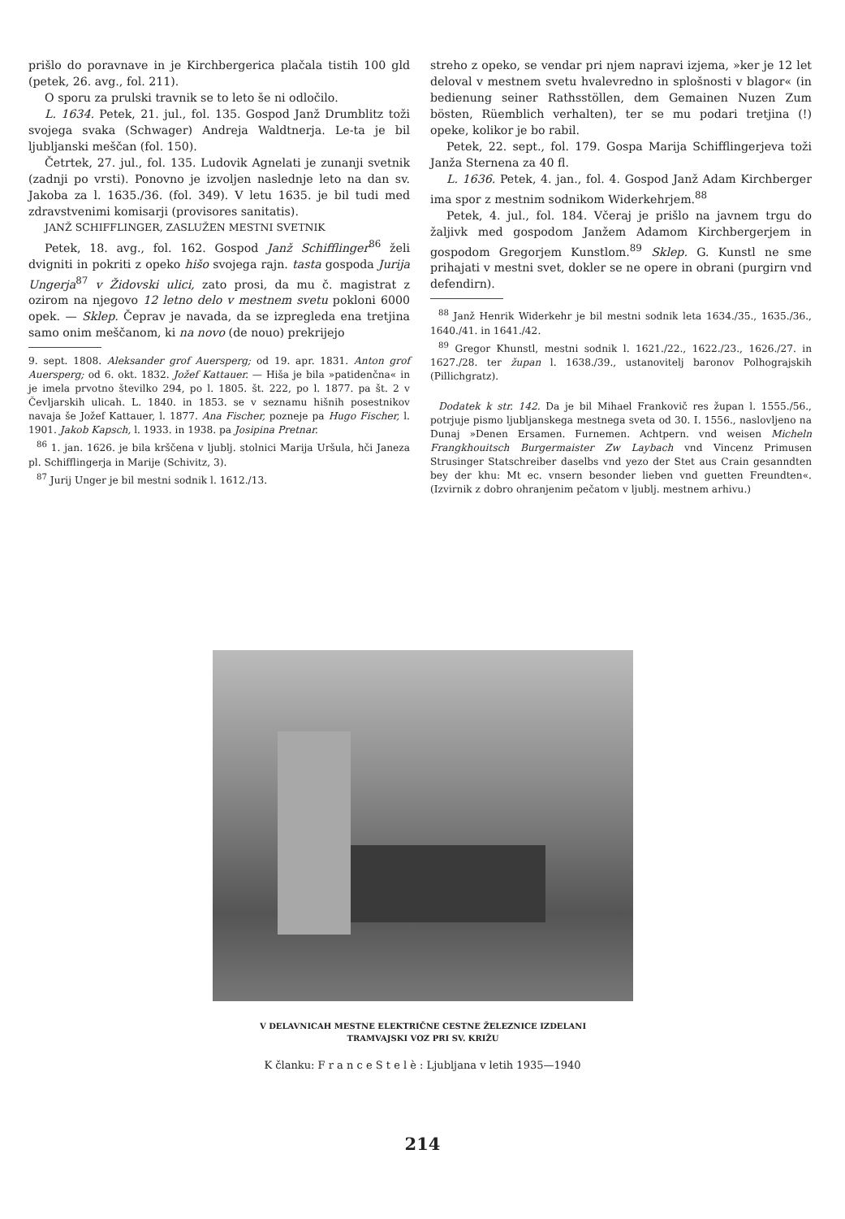prišlo do poravnave in je Kirchbergerica plačala tistih 100 gld (petek, 26. avg., fol. 211).
O sporu za prulski travnik se to leto še ni odločilo.
L. 1634. Petek, 21. jul., fol. 135. Gospod Janž Drumblitz toži svojega svaka (Schwager) Andreja Waldtnerja. Le-ta je bil ljubljanski meščan (fol. 150).
Četrtek, 27. jul., fol. 135. Ludovik Agnelati je zunanji svetnik (zadnji po vrsti). Ponovno je izvoljen naslednje leto na dan sv. Jakoba za l. 1635./36. (fol. 349). V letu 1635. je bil tudi med zdravstvenimi komisarji (provisores sanitatis).
JANŽ SCHIFFLINGER, ZASLUŽEN MESTNI SVETNIK
Petek, 18. avg., fol. 162. Gospod Janž Schifflinger<sup>86</sup> želi dvigniti in pokriti z opeko hišo svojega rajn. tasta gospoda Jurija Ungerja<sup>87</sup> v Židovski ulici, zato prosi, da mu č. magistrat z ozirom na njegovo 12 letno delo v mestnem svetu pokloni 6000 opek. — Sklep. Čeprav je navada, da se izpregleda ena tretjina samo onim meščanom, ki na novo (de nouo) prekrijejo
9. sept. 1808. Aleksander grof Auersperg; od 19. apr. 1831. Anton grof Auersperg; od 6. okt. 1832. Jožef Kattauer. — Hiša je bila »patidenčna« in je imela prvotno številko 294, po l. 1805. št. 222, po l. 1877. pa št. 2 v Čevljarskih ulicah. L. 1840. in 1853. se v seznamu hišnih posestnikov navaja še Jožef Kattauer, l. 1877. Ana Fischer, pozneje pa Hugo Fischer, l. 1901. Jakob Kapsch, l. 1933. in 1938. pa Josipina Pretnar.
<sup>86</sup> 1. jan. 1626. je bila krščena v ljublj. stolnici Marija Uršula, hči Janeza pl. Schifflingerja in Marije (Schivitz, 3).
<sup>87</sup> Jurij Unger je bil mestni sodnik l. 1612./13.
streho z opeko, se vendar pri njem napravi izjema, »ker je 12 let deloval v mestnem svetu hvalevredno in splošnosti v blagor« (in bedienung seiner Rathsstöllen, dem Gemainen Nuzen Zum bösten, Rüemblich verhalten), ter se mu podari tretjina (!) opeke, kolikor je bo rabil.
Petek, 22. sept., fol. 179. Gospa Marija Schifflingerjeva toži Janža Sternena za 40 fl.
L. 1636. Petek, 4. jan., fol. 4. Gospod Janž Adam Kirchberger ima spor z mestnim sodnikom Widerkehrjem.<sup>88</sup>
Petek, 4. jul., fol. 184. Včeraj je prišlo na javnem trgu do žaljivk med gospodom Janžem Adamom Kirchbergerjem in gospodom Gregorjem Kunstlom.<sup>89</sup> Sklep. G. Kunstl ne sme prihajati v mestni svet, dokler se ne opere in obrani (purgirn vnd defendirn).
<sup>88</sup> Janž Henrik Widerkehr je bil mestni sodnik leta 1634./35., 1635./36., 1640./41. in 1641./42.
<sup>89</sup> Gregor Khunstl, mestni sodnik l. 1621./22., 1622./23., 1626./27. in 1627./28. ter župan l. 1638./39., ustanovitelj baronov Polhograjskih (Pillichgratz).
Dodatek k str. 142. Da je bil Mihael Frankovič res župan l. 1555./56., potrjuje pismo ljubljanskega mestnega sveta od 30. I. 1556., naslovljeno na Dunaj »Denen Ersamen. Furnemen. Achtpern. vnd weisen Micheln Frangkhouitsch Burgermaister Zw Laybach vnd Vincenz Primusen Strusinger Statschreiber daselbs vnd yezo der Stet aus Crain gesanndten bey der khu: Mt ec. vnsern besonder lieben vnd guetten Freundten«. (Izvirnik z dobro ohranjenim pečatom v ljublj. mestnem arhivu.)
V DELAVNICAH MESTNE ELEKTRIČNE CESTNE ŽELEZNICE IZDELANI
TRAMVAJSKI VOZ PRI SV. KRIŽU
K članku: F r a n c e S t e l è : Ljubljana v letih 1935—1940
214